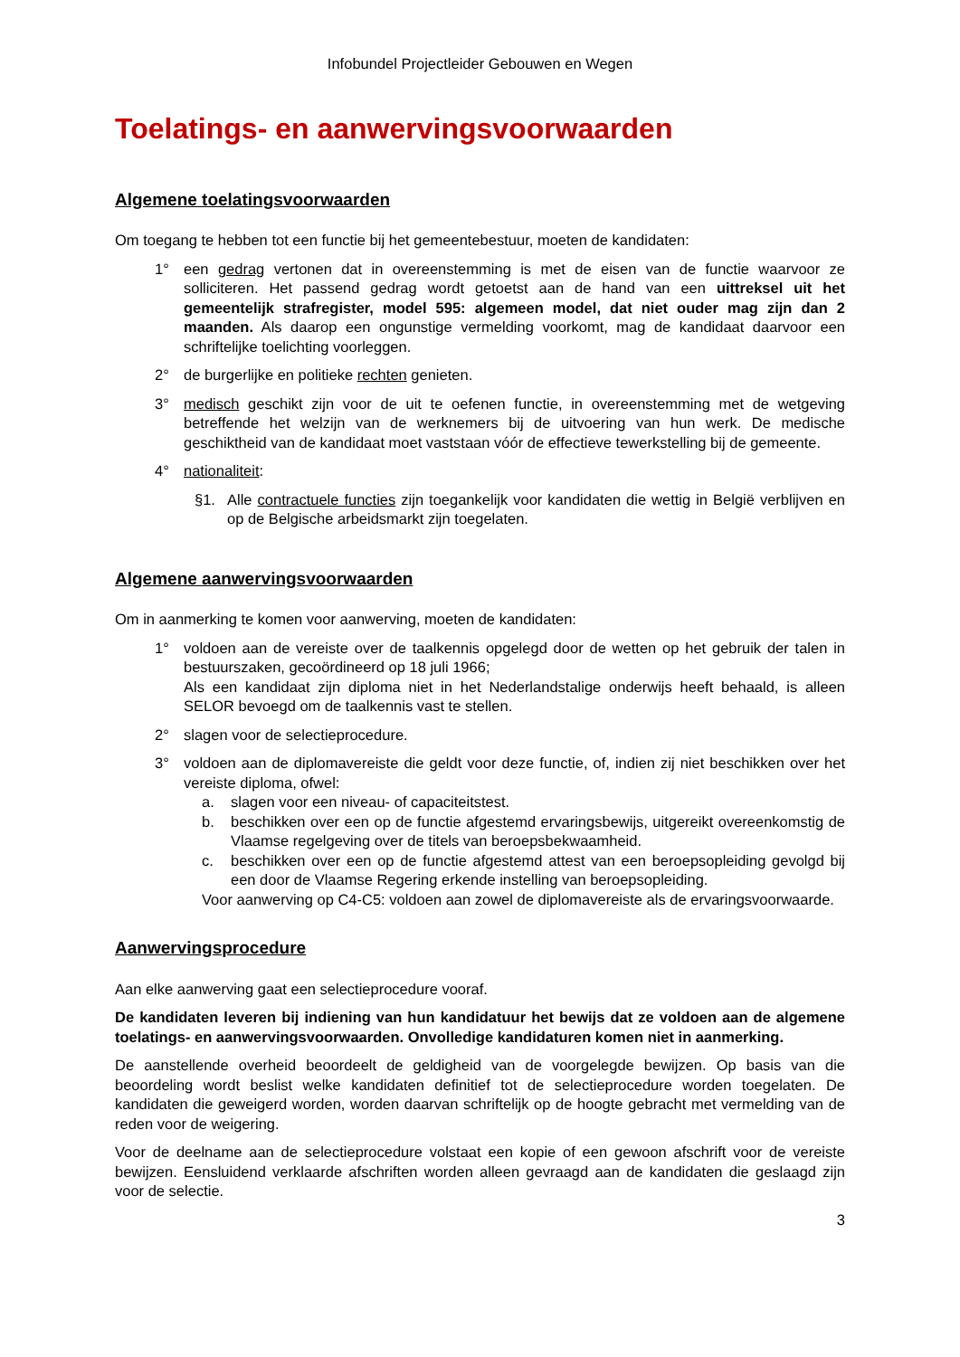Infobundel Projectleider Gebouwen en Wegen
Toelatings- en aanwervingsvoorwaarden
Algemene toelatingsvoorwaarden
Om toegang te hebben tot een functie bij het gemeentebestuur, moeten de kandidaten:
1° een gedrag vertonen dat in overeenstemming is met de eisen van de functie waarvoor ze solliciteren. Het passend gedrag wordt getoetst aan de hand van een uittreksel uit het gemeentelijk strafregister, model 595: algemeen model, dat niet ouder mag zijn dan 2 maanden. Als daarop een ongunstige vermelding voorkomt, mag de kandidaat daarvoor een schriftelijke toelichting voorleggen.
2° de burgerlijke en politieke rechten genieten.
3° medisch geschikt zijn voor de uit te oefenen functie, in overeenstemming met de wetgeving betreffende het welzijn van de werknemers bij de uitvoering van hun werk. De medische geschiktheid van de kandidaat moet vaststaan vóór de effectieve tewerkstelling bij de gemeente.
4° nationaliteit:
§1. Alle contractuele functies zijn toegankelijk voor kandidaten die wettig in België verblijven en op de Belgische arbeidsmarkt zijn toegelaten.
Algemene aanwervingsvoorwaarden
Om in aanmerking te komen voor aanwerving, moeten de kandidaten:
1° voldoen aan de vereiste over de taalkennis opgelegd door de wetten op het gebruik der talen in bestuurszaken, gecoördineerd op 18 juli 1966;
Als een kandidaat zijn diploma niet in het Nederlandstalige onderwijs heeft behaald, is alleen SELOR bevoegd om de taalkennis vast te stellen.
2° slagen voor de selectieprocedure.
3° voldoen aan de diplomavereiste die geldt voor deze functie, of, indien zij niet beschikken over het vereiste diploma, ofwel:
a. slagen voor een niveau- of capaciteitstest.
b. beschikken over een op de functie afgestemd ervaringsbewijs, uitgereikt overeenkomstig de Vlaamse regelgeving over de titels van beroepsbekwaamheid.
c. beschikken over een op de functie afgestemd attest van een beroepsopleiding gevolgd bij een door de Vlaamse Regering erkende instelling van beroepsopleiding.
Voor aanwerving op C4-C5: voldoen aan zowel de diplomavereiste als de ervaringsvoorwaarde.
Aanwervingsprocedure
Aan elke aanwerving gaat een selectieprocedure vooraf.
De kandidaten leveren bij indiening van hun kandidatuur het bewijs dat ze voldoen aan de algemene toelatings- en aanwervingsvoorwaarden. Onvolledige kandidaturen komen niet in aanmerking.
De aanstellende overheid beoordeelt de geldigheid van de voorgelegde bewijzen. Op basis van die beoordeling wordt beslist welke kandidaten definitief tot de selectieprocedure worden toegelaten. De kandidaten die geweigerd worden, worden daarvan schriftelijk op de hoogte gebracht met vermelding van de reden voor de weigering.
Voor de deelname aan de selectieprocedure volstaat een kopie of een gewoon afschrift voor de vereiste bewijzen. Eensluidend verklaarde afschriften worden alleen gevraagd aan de kandidaten die geslaagd zijn voor de selectie.
3